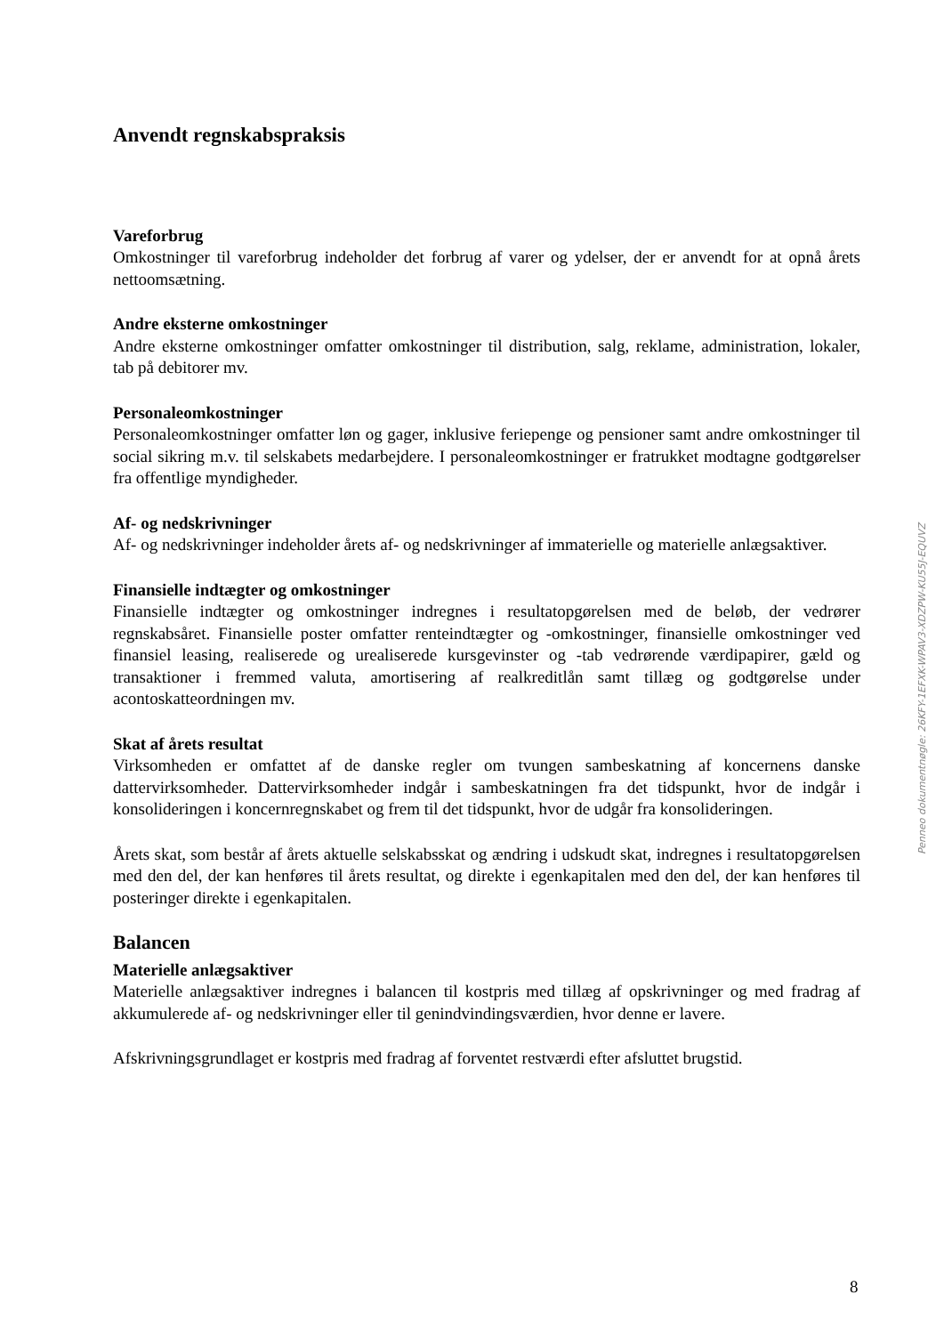Anvendt regnskabspraksis
Vareforbrug
Omkostninger til vareforbrug indeholder det forbrug af varer og ydelser, der er anvendt for at opnå årets nettoomsætning.
Andre eksterne omkostninger
Andre eksterne omkostninger omfatter omkostninger til distribution, salg, reklame, administration, lokaler, tab på debitorer mv.
Personaleomkostninger
Personaleomkostninger omfatter løn og gager, inklusive feriepenge og pensioner samt andre omkostninger til social sikring m.v. til selskabets medarbejdere. I personaleomkostninger er fratrukket modtagne godtgørelser fra offentlige myndigheder.
Af- og nedskrivninger
Af- og nedskrivninger indeholder årets af- og nedskrivninger af immaterielle og materielle anlægsaktiver.
Finansielle indtægter og omkostninger
Finansielle indtægter og omkostninger indregnes i resultatopgørelsen med de beløb, der vedrører regnskabsåret. Finansielle poster omfatter renteindtægter og -omkostninger, finansielle omkostninger ved finansiel leasing, realiserede og urealiserede kursgevinster og -tab vedrørende værdipapirer, gæld og transaktioner i fremmed valuta, amortisering af realkreditlån samt tillæg og godtgørelse under acontoskatteordningen mv.
Skat af årets resultat
Virksomheden er omfattet af de danske regler om tvungen sambeskatning af koncernens danske dattervirksomheder. Dattervirksomheder indgår i sambeskatningen fra det tidspunkt, hvor de indgår i konsolideringen i koncernregnskabet og frem til det tidspunkt, hvor de udgår fra konsolideringen.
Årets skat, som består af årets aktuelle selskabsskat og ændring i udskudt skat, indregnes i resultatopgørelsen med den del, der kan henføres til årets resultat, og direkte i egenkapitalen med den del, der kan henføres til posteringer direkte i egenkapitalen.
Balancen
Materielle anlægsaktiver
Materielle anlægsaktiver indregnes i balancen til kostpris med tillæg af opskrivninger og med fradrag af akkumulerede af- og nedskrivninger eller til genindvindingsværdien, hvor denne er lavere.
Afskrivningsgrundlaget er kostpris med fradrag af forventet restværdi efter afsluttet brugstid.
Penneo dokumentnøgle: 26KFY-1EFXK-WPAV3-XDZPW-KU55J-EQUVZ
8